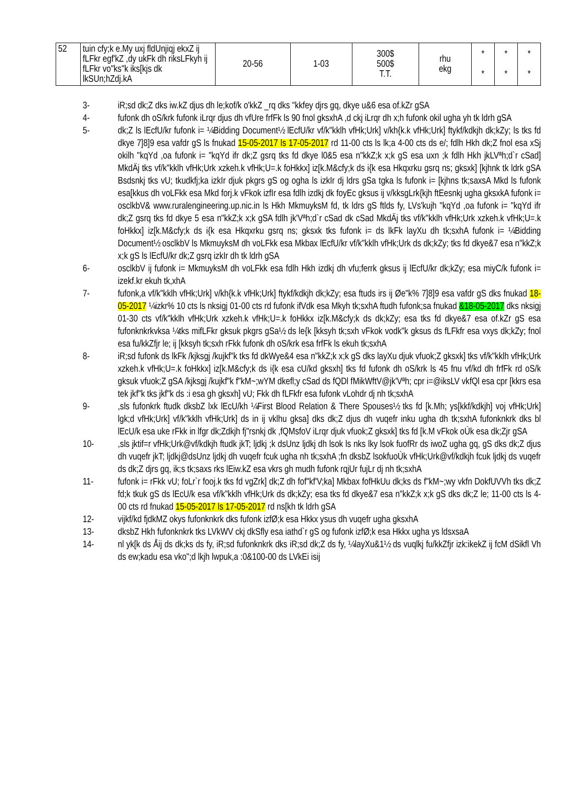| 52 | tuin cfy;k e.My uxj fldUnjiqj ekxZ ij fLFkr egf'kZ ,dy ukFk dh riksLFkyh ij fLFkr vo"ks"k iks[kjs dk lkSUn;hZdj.kA | 20-56 | 1-03 | 300$ 500$ T.T. | rhu ekg | * * | * * | * * |
3- iR;sd dk;Z dks iw.kZ djus dh le;kof/k o'kkZ _rq dks "kkfey djrs gq, dkye u&6 esa of.kZr gSA
4- fufonk dh oS/krk fufonk iLrqr djus dh vfUre frfFk ls 90 fnol gksxhA ,d ckj iLrqr dh x;h fufonk okil ugha yh tk ldrh gSA
5- dk;Z ls lEcfU/kr fufonk i= ¼Bidding Document½ lEcfU/kr vf/k"kklh vfHk;Urk] v/kh{k.k vfHk;Urk] ftykf/kdkjh dk;kZy; ls tks fd dkye 7]8]9 esa vafdr gS ls fnukad 15-05-2017 ls 17-05-2017 rd 11-00 cts ls lk;a 4-00 cts ds e/; fdlh Hkh dk;Z fnol esa xSj okilh "kqYd ,oa fufonk i= "kqYd ifr dk;Z gsrq tks fd dkye l0&5 esa n"kkZ;k x;k gS esa uxn ;k fdlh Hkh jkLVªh;d`r cSad] MkdÄj tks vf/k"kklh vfHk;Urk xzkeh.k vfHk;U=.k foHkkx] iz[k.M&cfy;k ds i{k esa Hkqxrku gsrq ns; gksxk] [kjhnk tk ldrk gSA Bsdsnkj tks vU; tkudkfj;ka izkIr djuk pkgrs gS og ogha ls izkIr dj ldrs gSa tgka ls fufonk i= [kjhns tk;saxsA Mkd ls fufonk esa[kkus dh voLFkk esa Mkd forj.k vFkok izfIr esa fdlh izdkj dk foyEc gksus ij v/kksgLrk{kjh ftEesnkj ugha gksxkA fufonk i= osclkbV& www.ruralengineering.up.nic.in ls Hkh MkmuyksM fd, tk ldrs gS ftlds fy, LVs'kujh "kqYd ,oa fufonk i= "kqYd ifr dk;Z gsrq tks fd dkye 5 esa n"kkZ;k x;k gSA fdlh jk'Vªh;d`r cSad dk cSad MkdÄj tks vf/k"kklh vfHk;Urk xzkeh.k vfHk;U=.k foHkkx] iz[k.M&cfy;k ds i{k esa Hkqxrku gsrq ns; gksxk tks fufonk i= ds lkFk layXu dh tk;sxhA fufonk i= ¼Bidding Document½ osclkbV ls MkmuyksM dh voLFkk esa Mkbax lEcfU/kr vf/k"kklh vfHk;Urk ds dk;kZy; tks fd dkye&7 esa n"kkZ;k x;k gS ls lEcfU/kr dk;Z gsrq izkIr dh tk ldrh gSA
6- osclkbV ij fufonk i= MkmuyksM dh voLFkk esa fdlh Hkh izdkj dh vfu;ferrk gksus ij lEcfU/kr dk;kZy; esa miyC/k fufonk i= izekf.kr ekuh tk,xhA
7- fufonk,a vf/k"kklh vfHk;Urk] v/kh{k.k vfHk;Urk] ftykf/kdkjh dk;kZy; esa ftuds irs ij Øe"k% 7]8]9 esa vafdr gS dks fnukad 18-05-2017 ¼izkr% 10 cts ls nksigj 01-00 cts rd fufonk ifVdk esa Mkyh tk;sxhA ftudh fufonk;sa fnukad &18-05-2017 dks nksigj 01-30 cts vf/k"kklh vfHk;Urk xzkeh.k vfHk;U=.k foHkkx iz[k.M&cfy;k ds dk;kZy; esa tks fd dkye&7 esa of.kZr gS esa fufonknkrkvksa ¼tks mifLFkr gksuk pkgrs gSa½ ds le{k [kksyh tk;sxh vFkok vodk"k gksus ds fLFkfr esa vxys dk;kZy; fnol esa fu/kkZfjr le; ij [kksyh tk;sxh rFkk fufonk dh oS/krk esa frfFk ls ekuh tk;sxhA
8- iR;sd fufonk ds lkFk /kjksgj /kujkf"k tks fd dkWye&4 esa n"kkZ;k x;k gS dks layXu djuk vfuok;Z gksxk] tks vf/k"kklh vfHk;Urk xzkeh.k vfHk;U=.k foHkkx] iz[k.M&cfy;k ds i{k esa cU/kd gksxh] tks fd fufonk dh oS/krk ls 45 fnu vf/kd dh frfFk rd oS/k gksuk vfuok;Z gSA /kjksgj /kujkf"k f"kM~;wYM dkefl;y cSad ds fQDl fMikWftV@jk'Vªh; cpr i=@iksLV vkfQl esa cpr [kkrs esa tek jkf"k tks jkf"k ds :i esa gh gksxh] vU; Fkk dh fLFkfr esa fufonk vLohdr dj nh tk;sxhA
9-,sls fufonkrk ftudk dksbZ lxk lEcU/kh ¼First Blood Relation & There Spouses½ tks fd [k.Mh; ys[kkf/kdkjh] voj vfHk;Urk] lgk;d vfHk;Urk] vf/k"kklh vfHk;Urk] ds in ij vklhu gksa] dks dk;Z djus dh vuqefr inku ugha dh tk;sxhA fufonknkrk dks bl lEcU/k esa uke rFkk in lfgr dk;Zdkjh fj"rsnkj dk ,fQMsfoV iLrqr djuk vfuok;Z gksxk] tks fd [k.M vFkok oÙk esa dk;Zjr gSA
10-,sls jktif=r vfHk;Urk@vf/kdkjh ftudk jkT; ljdkj ;k dsUnz ljdkj dh lsok ls nks lky lsok fuofRr ds iwoZ ugha gq, gS dks dk;Z djus dh vuqefr jkT; ljdkj@dsUnz ljdkj dh vuqefr fcuk ugha nh tk;sxhA ;fn dksbZ lsokfuoÙk vfHk;Urk@vf/kdkjh fcuk ljdkj ds vuqefr ds dk;Z djrs gq, ik;s tk;saxs rks lEiw.kZ esa vkrs gh mudh fufonk rqjUr fujLr dj nh tk;sxhA
11- fufonk i= rFkk vU; foLr`r fooj.k tks fd vgZrk] dk;Z dh fof"kf'V;ka] Mkbax fofHkUu dk;ks ds f"kM~;wy vkfn DokfUVVh tks dk;Z fd;k tkuk gS ds lEcU/k esa vf/k"kklh vfHk;Urk ds dk;kZy; esa tks fd dkye&7 esa n"kkZ;k x;k gS dks dk;Z le; 11-00 cts ls 4-00 cts rd fnukad 15-05-2017 ls 17-05-2017 rd ns[kh tk ldrh gSA
12- vijkf/kd fjdkMZ okys fufonknkrk dks fufonk izfØ;k esa Hkkx ysus dh vuqefr ugha gksxhA
13- dksbZ Hkh fufonknkrk tks LVkWV ckj dkSfly esa iathd`r gS og fufonk izfØ;k esa Hkkx ugha ys ldsxsaA
14- nl yk[k ds Åij ds dk;ks ds fy, iR;sd fufonknkrk dks iR;sd dk;Z ds fy, ¼layXu&1½ ds vuqlkj fu/kkZfjr izk:ikekZ ij fcM dSikfl Vh ds ew;kadu esa vko";d lkjh lwpuk,a :0&100-00 ds LVkEi isij